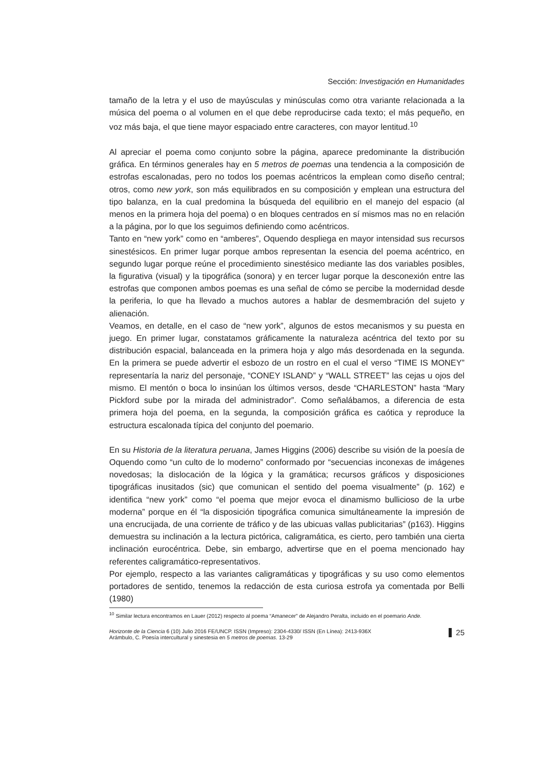Sección: Investigación en Humanidades
tamaño de la letra y el uso de mayúsculas y minúsculas como otra variante relacionada a la música del poema o al volumen en el que debe reproducirse cada texto; el más pequeño, en voz más baja, el que tiene mayor espaciado entre caracteres, con mayor lentitud.<sup>10</sup>
Al apreciar el poema como conjunto sobre la página, aparece predominante la distribución gráfica. En términos generales hay en 5 metros de poemas una tendencia a la composición de estrofas escalonadas, pero no todos los poemas acéntricos la emplean como diseño central; otros, como new york, son más equilibrados en su composición y emplean una estructura del tipo balanza, en la cual predomina la búsqueda del equilibrio en el manejo del espacio (al menos en la primera hoja del poema) o en bloques centrados en sí mismos mas no en relación a la página, por lo que los seguimos definiendo como acéntricos.
Tanto en “new york” como en “amberes”, Oquendo despliega en mayor intensidad sus recursos sinestésicos. En primer lugar porque ambos representan la esencia del poema acéntrico, en segundo lugar porque reúne el procedimiento sinestésico mediante las dos variables posibles, la figurativa (visual) y la tipográfica (sonora) y en tercer lugar porque la desconexión entre las estrofas que componen ambos poemas es una señal de cómo se percibe la modernidad desde la periferia, lo que ha llevado a muchos autores a hablar de desmembración del sujeto y alienación.
Veamos, en detalle, en el caso de “new york”, algunos de estos mecanismos y su puesta en juego. En primer lugar, constatamos gráficamente la naturaleza acéntrica del texto por su distribución espacial, balanceada en la primera hoja y algo más desordenada en la segunda. En la primera se puede advertir el esbozo de un rostro en el cual el verso “TIME IS MONEY” representaría la nariz del personaje, “CONEY ISLAND” y “WALL STREET” las cejas u ojos del mismo. El mentón o boca lo insinúan los últimos versos, desde “CHARLESTON” hasta “Mary Pickford sube por la mirada del administrador”. Como señalábamos, a diferencia de esta primera hoja del poema, en la segunda, la composición gráfica es caótica y reproduce la estructura escalonada típica del conjunto del poemario.
En su Historia de la literatura peruana, James Higgins (2006) describe su visión de la poesía de Oquendo como “un culto de lo moderno” conformado por “secuencias inconexas de imágenes novedosas; la dislocación de la lógica y la gramática; recursos gráficos y disposiciones tipográficas inusitados (sic) que comunican el sentido del poema visualmente” (p. 162) e identifica “new york” como “el poema que mejor evoca el dinamismo bullicioso de la urbe moderna” porque en él “la disposición tipográfica comunica simultáneamente la impresión de una encrucijada, de una corriente de tráfico y de las ubicuas vallas publicitarias” (p163). Higgins demuestra su inclinación a la lectura pictórica, caligramática, es cierto, pero también una cierta inclinación eurocéntrica. Debe, sin embargo, advertirse que en el poema mencionado hay referentes caligramático-representativos.
Por ejemplo, respecto a las variantes caligramáticas y tipográficas y su uso como elementos portadores de sentido, tenemos la redacción de esta curiosa estrofa ya comentada por Belli (1980)
<sup>10</sup> Similar lectura encontramos en Lauer (2012) respecto al poema “Amanecer” de Alejandro Peralta, incluido en el poemario Ande.
Horizonte de la Ciencia 6 (10) Julio 2016 FE/UNCP. ISSN (Impreso): 2304-4330/ ISSN (En Línea): 2413-936X
Arámbulo, C. Poesía intercultural y sinestesia en 5 metros de poemas. 13-29
25